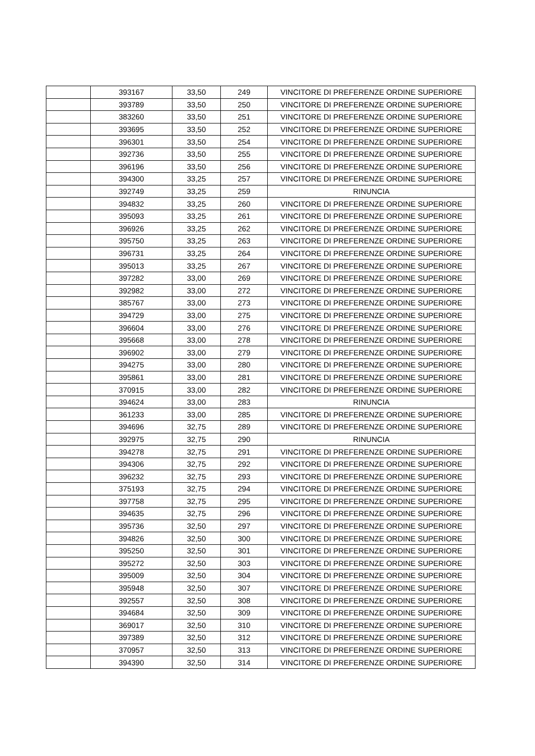| | 393167 | 33,50 | 249 | VINCITORE DI PREFERENZE ORDINE SUPERIORE |
| | 393789 | 33,50 | 250 | VINCITORE DI PREFERENZE ORDINE SUPERIORE |
| | 383260 | 33,50 | 251 | VINCITORE DI PREFERENZE ORDINE SUPERIORE |
| | 393695 | 33,50 | 252 | VINCITORE DI PREFERENZE ORDINE SUPERIORE |
| | 396301 | 33,50 | 254 | VINCITORE DI PREFERENZE ORDINE SUPERIORE |
| | 392736 | 33,50 | 255 | VINCITORE DI PREFERENZE ORDINE SUPERIORE |
| | 396196 | 33,50 | 256 | VINCITORE DI PREFERENZE ORDINE SUPERIORE |
| | 394300 | 33,25 | 257 | VINCITORE DI PREFERENZE ORDINE SUPERIORE |
| | 392749 | 33,25 | 259 | RINUNCIA |
| | 394832 | 33,25 | 260 | VINCITORE DI PREFERENZE ORDINE SUPERIORE |
| | 395093 | 33,25 | 261 | VINCITORE DI PREFERENZE ORDINE SUPERIORE |
| | 396926 | 33,25 | 262 | VINCITORE DI PREFERENZE ORDINE SUPERIORE |
| | 395750 | 33,25 | 263 | VINCITORE DI PREFERENZE ORDINE SUPERIORE |
| | 396731 | 33,25 | 264 | VINCITORE DI PREFERENZE ORDINE SUPERIORE |
| | 395013 | 33,25 | 267 | VINCITORE DI PREFERENZE ORDINE SUPERIORE |
| | 397282 | 33,00 | 269 | VINCITORE DI PREFERENZE ORDINE SUPERIORE |
| | 392982 | 33,00 | 272 | VINCITORE DI PREFERENZE ORDINE SUPERIORE |
| | 385767 | 33,00 | 273 | VINCITORE DI PREFERENZE ORDINE SUPERIORE |
| | 394729 | 33,00 | 275 | VINCITORE DI PREFERENZE ORDINE SUPERIORE |
| | 396604 | 33,00 | 276 | VINCITORE DI PREFERENZE ORDINE SUPERIORE |
| | 395668 | 33,00 | 278 | VINCITORE DI PREFERENZE ORDINE SUPERIORE |
| | 396902 | 33,00 | 279 | VINCITORE DI PREFERENZE ORDINE SUPERIORE |
| | 394275 | 33,00 | 280 | VINCITORE DI PREFERENZE ORDINE SUPERIORE |
| | 395861 | 33,00 | 281 | VINCITORE DI PREFERENZE ORDINE SUPERIORE |
| | 370915 | 33,00 | 282 | VINCITORE DI PREFERENZE ORDINE SUPERIORE |
| | 394624 | 33,00 | 283 | RINUNCIA |
| | 361233 | 33,00 | 285 | VINCITORE DI PREFERENZE ORDINE SUPERIORE |
| | 394696 | 32,75 | 289 | VINCITORE DI PREFERENZE ORDINE SUPERIORE |
| | 392975 | 32,75 | 290 | RINUNCIA |
| | 394278 | 32,75 | 291 | VINCITORE DI PREFERENZE ORDINE SUPERIORE |
| | 394306 | 32,75 | 292 | VINCITORE DI PREFERENZE ORDINE SUPERIORE |
| | 396232 | 32,75 | 293 | VINCITORE DI PREFERENZE ORDINE SUPERIORE |
| | 375193 | 32,75 | 294 | VINCITORE DI PREFERENZE ORDINE SUPERIORE |
| | 397758 | 32,75 | 295 | VINCITORE DI PREFERENZE ORDINE SUPERIORE |
| | 394635 | 32,75 | 296 | VINCITORE DI PREFERENZE ORDINE SUPERIORE |
| | 395736 | 32,50 | 297 | VINCITORE DI PREFERENZE ORDINE SUPERIORE |
| | 394826 | 32,50 | 300 | VINCITORE DI PREFERENZE ORDINE SUPERIORE |
| | 395250 | 32,50 | 301 | VINCITORE DI PREFERENZE ORDINE SUPERIORE |
| | 395272 | 32,50 | 303 | VINCITORE DI PREFERENZE ORDINE SUPERIORE |
| | 395009 | 32,50 | 304 | VINCITORE DI PREFERENZE ORDINE SUPERIORE |
| | 395948 | 32,50 | 307 | VINCITORE DI PREFERENZE ORDINE SUPERIORE |
| | 392557 | 32,50 | 308 | VINCITORE DI PREFERENZE ORDINE SUPERIORE |
| | 394684 | 32,50 | 309 | VINCITORE DI PREFERENZE ORDINE SUPERIORE |
| | 369017 | 32,50 | 310 | VINCITORE DI PREFERENZE ORDINE SUPERIORE |
| | 397389 | 32,50 | 312 | VINCITORE DI PREFERENZE ORDINE SUPERIORE |
| | 370957 | 32,50 | 313 | VINCITORE DI PREFERENZE ORDINE SUPERIORE |
| | 394390 | 32,50 | 314 | VINCITORE DI PREFERENZE ORDINE SUPERIORE |